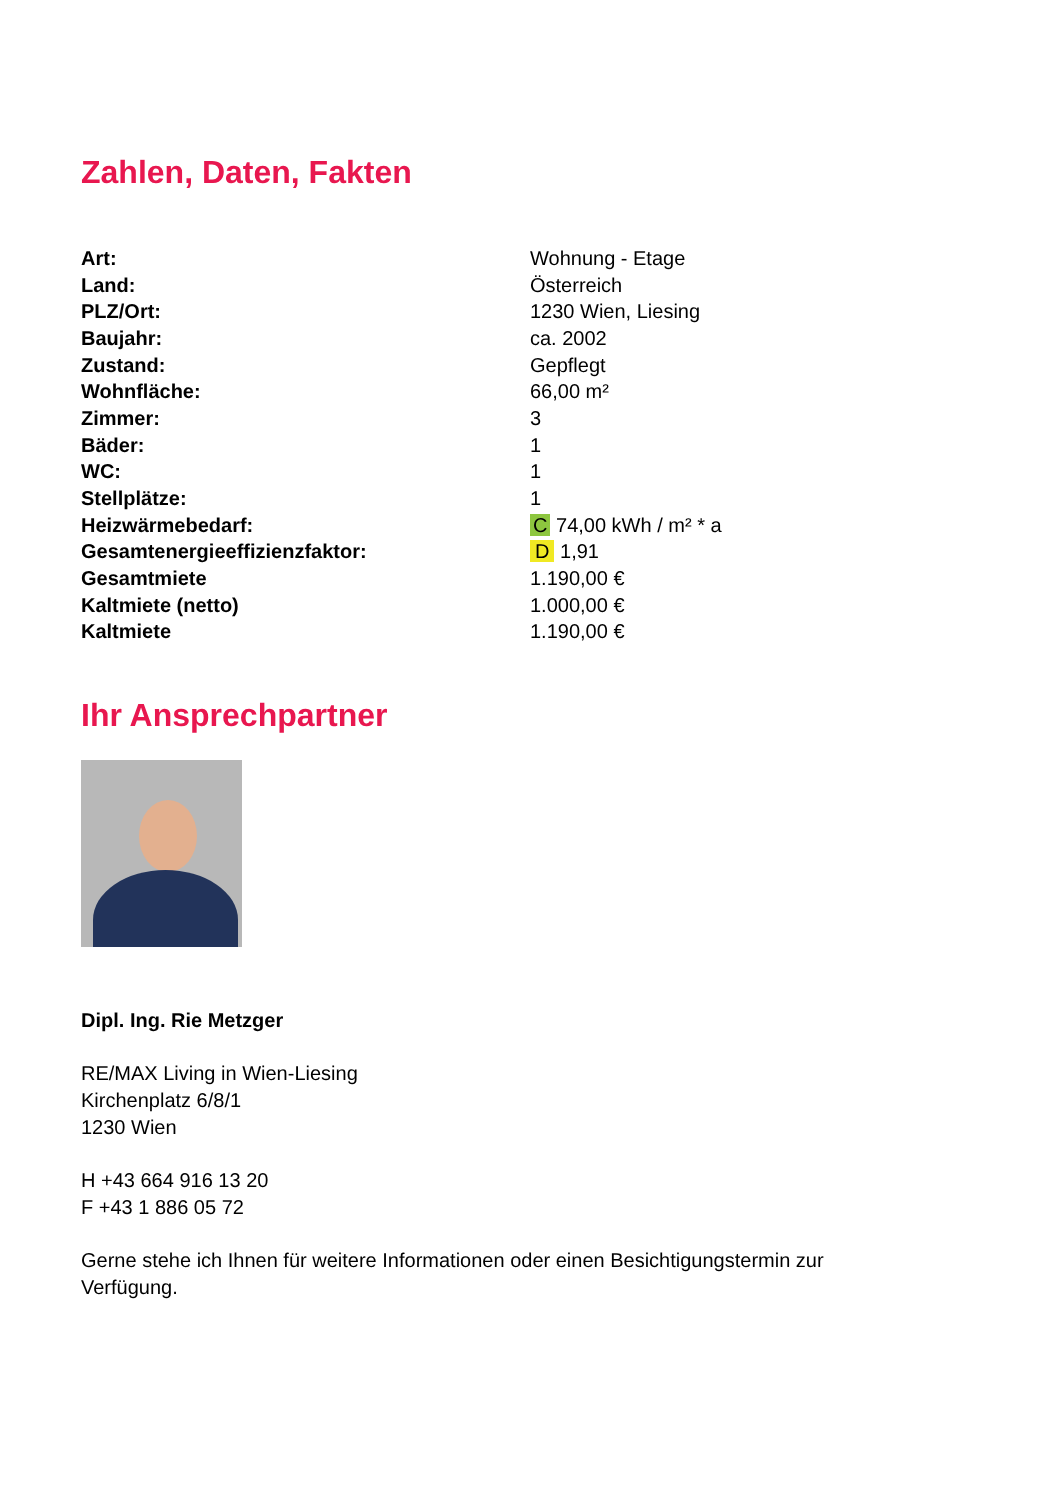Zahlen, Daten, Fakten
| Art: | Wohnung - Etage |
| Land: | Österreich |
| PLZ/Ort: | 1230 Wien, Liesing |
| Baujahr: | ca. 2002 |
| Zustand: | Gepflegt |
| Wohnfläche: | 66,00 m² |
| Zimmer: | 3 |
| Bäder: | 1 |
| WC: | 1 |
| Stellplätze: | 1 |
| Heizwärmebedarf: | C 74,00 kWh / m² * a |
| Gesamtenergieeffizienzfaktor: | D 1,91 |
| Gesamtmiete | 1.190,00 € |
| Kaltmiete (netto) | 1.000,00 € |
| Kaltmiete | 1.190,00 € |
Ihr Ansprechpartner
Dipl. Ing. Rie Metzger
RE/MAX Living in Wien-Liesing
Kirchenplatz 6/8/1
1230 Wien
H +43 664 916 13 20
F +43 1 886 05 72
Gerne stehe ich Ihnen für weitere Informationen oder einen Besichtigungstermin zur Verfügung.